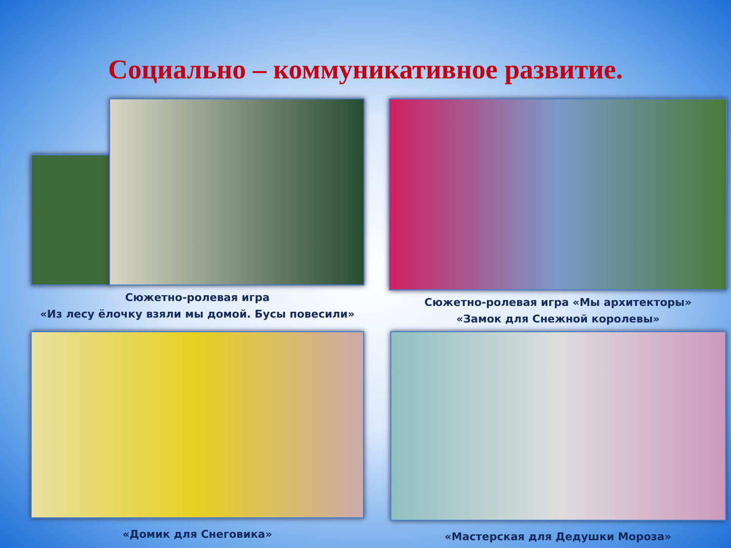Социально – коммуникативное развитие.
Сюжетно-ролевая игра
«Из лесу ёлочку взяли мы домой. Бусы повесили»
Сюжетно-ролевая игра «Мы архитекторы»
«Замок для Снежной королевы»
«Домик для Снеговика»
«Мастерская для Дедушки Мороза»